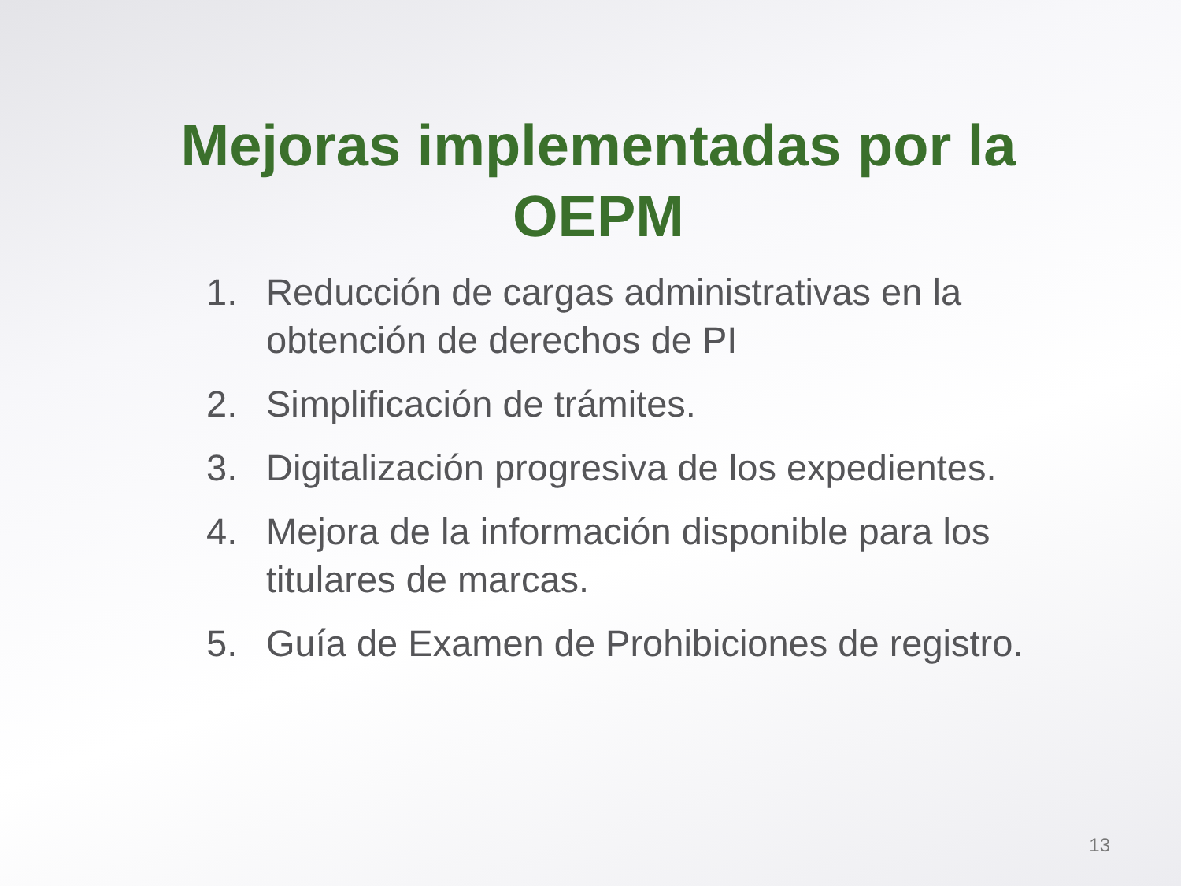Mejoras implementadas por la OEPM
1. Reducción de cargas administrativas en la obtención de derechos de PI
2. Simplificación de trámites.
3. Digitalización progresiva de los expedientes.
4. Mejora de la información disponible para los titulares de marcas.
5. Guía de Examen de Prohibiciones de registro.
13